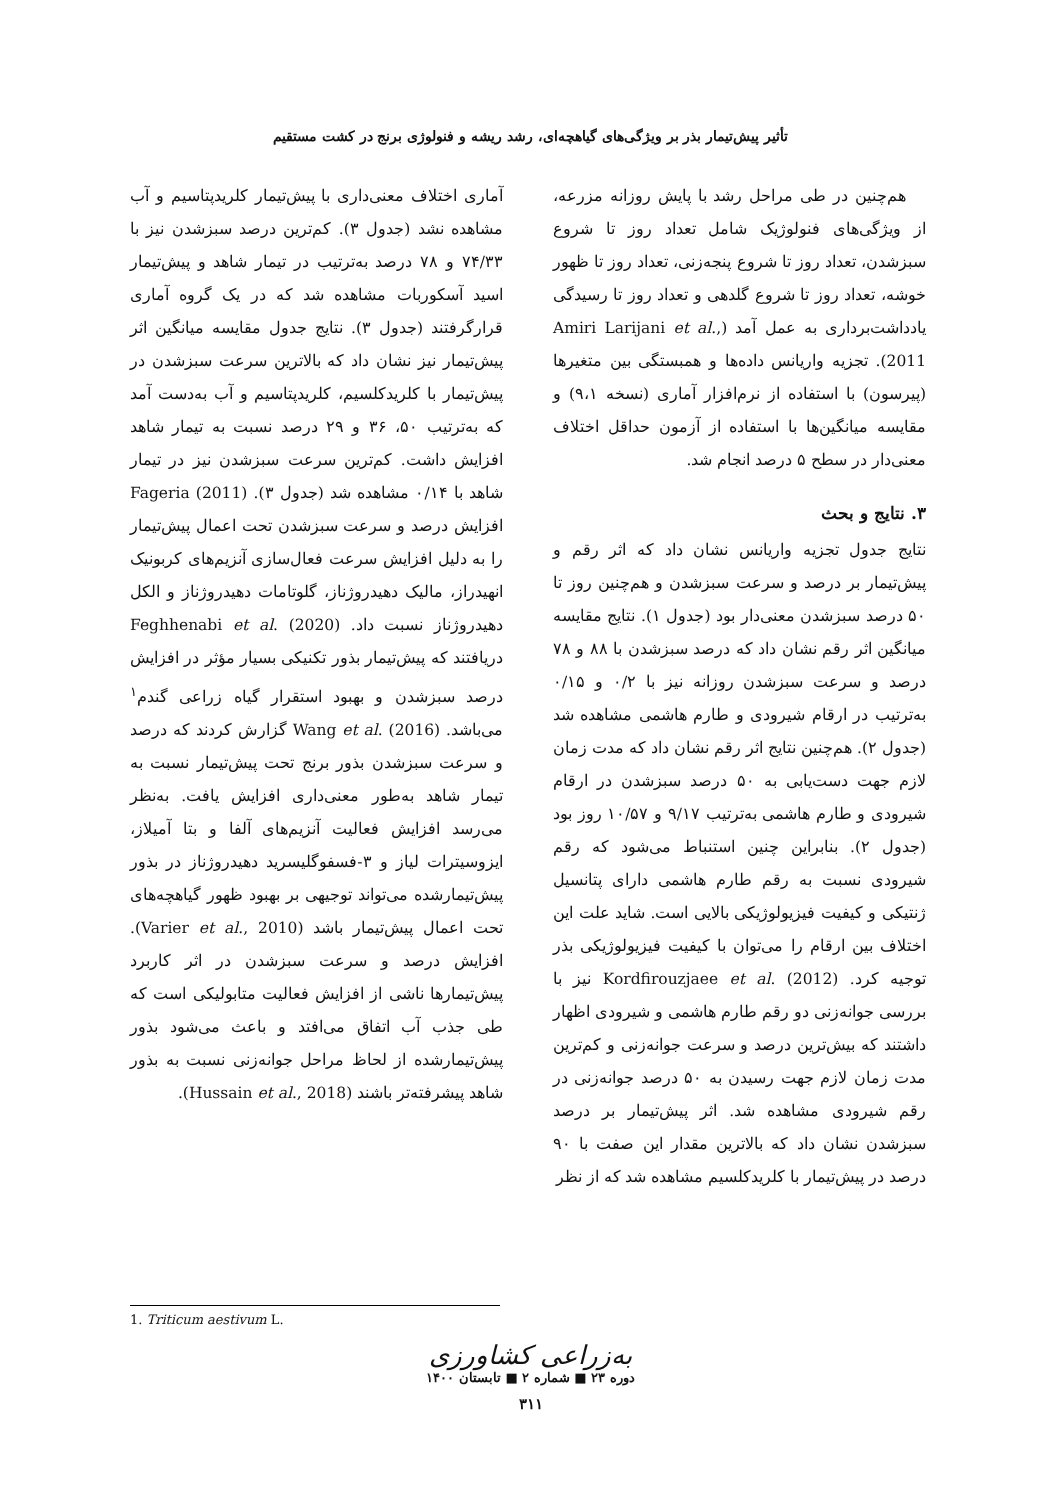تأثیر پیش‌تیمار بذر بر ویژگی‌های گیاهچه‌ای، رشد ریشه و فنولوژی برنج در کشت مستقیم
هم‌چنین در طی مراحل رشد با پایش روزانه مزرعه، از ویژگی‌های فنولوژیک شامل تعداد روز تا شروع سبزشدن، تعداد روز تا شروع پنجه‌زنی، تعداد روز تا ظهور خوشه، تعداد روز تا شروع گلدهی و تعداد روز تا رسیدگی یادداشت‌برداری به عمل آمد (Amiri Larijani et al., 2011). تجزیه واریانس داده‌ها و همبستگی بین متغیرها (پیرسون) با استفاده از نرم‌افزار آماری (نسخه ۹،۱) و مقایسه میانگین‌ها با استفاده از آزمون حداقل اختلاف معنی‌دار در سطح ۵ درصد انجام شد.
۳. نتایج و بحث
نتایج جدول تجزیه واریانس نشان داد که اثر رقم و پیش‌تیمار بر درصد و سرعت سبزشدن و هم‌چنین روز تا ۵۰ درصد سبزشدن معنی‌دار بود (جدول ۱). نتایج مقایسه میانگین اثر رقم نشان داد که درصد سبزشدن با ۸۸ و ۷۸ درصد و سرعت سبزشدن روزانه نیز با ۰/۲ و ۰/۱۵ به‌ترتیب در ارقام شیرودی و طارم هاشمی مشاهده شد (جدول ۲). هم‌چنین نتایج اثر رقم نشان داد که مدت زمان لازم جهت دست‌یابی به ۵۰ درصد سبزشدن در ارقام شیرودی و طارم هاشمی به‌ترتیب ۹/۱۷ و ۱۰/۵۷ روز بود (جدول ۲). بنابراین چنین استنباط می‌شود که رقم شیرودی نسبت به رقم طارم هاشمی دارای پتانسیل ژنتیکی و کیفیت فیزیولوژیکی بالایی است. شاید علت این اختلاف بین ارقام را می‌توان با کیفیت فیزیولوژیکی بذر توجیه کرد. Kordfirouzjaee et al. (2012) نیز با بررسی جوانه‌زنی دو رقم طارم هاشمی و شیرودی اظهار داشتند که بیش‌ترین درصد و سرعت جوانه‌زنی و کم‌ترین مدت زمان لازم جهت رسیدن به ۵۰ درصد جوانه‌زنی در رقم شیرودی مشاهده شد. اثر پیش‌تیمار بر درصد سبزشدن نشان داد که بالاترین مقدار این صفت با ۹۰ درصد در پیش‌تیمار با کلریدکلسیم مشاهده شد که از نظر
آماری اختلاف معنی‌داری با پیش‌تیمار کلریدپتاسیم و آب مشاهده نشد (جدول ۳). کم‌ترین درصد سبزشدن نیز با ۷۴/۳۳ و ۷۸ درصد به‌ترتیب در تیمار شاهد و پیش‌تیمار اسید آسکوربات مشاهده شد که در یک گروه آماری قرارگرفتند (جدول ۳). نتایج جدول مقایسه میانگین اثر پیش‌تیمار نیز نشان داد که بالاترین سرعت سبزشدن در پیش‌تیمار با کلریدکلسیم، کلریدپتاسیم و آب به‌دست آمد که به‌ترتیب ۵۰، ۳۶ و ۲۹ درصد نسبت به تیمار شاهد افزایش داشت. کم‌ترین سرعت سبزشدن نیز در تیمار شاهد با ۰/۱۴ مشاهده شد (جدول ۳). Fageria (2011) افزایش درصد و سرعت سبزشدن تحت اعمال پیش‌تیمار را به دلیل افزایش سرعت فعال‌سازی آنزیم‌های کربونیک انهیدراز، مالیک دهیدروژناز، گلوتامات دهیدروژناز و الکل دهیدروژناز نسبت داد. Feghhenabi et al. (2020) دریافتند که پیش‌تیمار بذور تکنیکی بسیار مؤثر در افزایش درصد سبزشدن و بهبود استقرار گیاه زراعی گندم<sup>۱</sup> می‌باشد. Wang et al. (2016) گزارش کردند که درصد و سرعت سبزشدن بذور برنج تحت پیش‌تیمار نسبت به تیمار شاهد به‌طور معنی‌داری افزایش یافت. به‌نظر می‌رسد افزایش فعالیت آنزیم‌های آلفا و بتا آمیلاز، ایزوسیترات لیاز و ۳-فسفوگلیسرید دهیدروژناز در بذور پیش‌تیمارشده می‌تواند توجیهی بر بهبود ظهور گیاهچه‌های تحت اعمال پیش‌تیمار باشد (Varier et al., 2010). افزایش درصد و سرعت سبزشدن در اثر کاربرد پیش‌تیمارها ناشی از افزایش فعالیت متابولیکی است که طی جذب آب اتفاق می‌افتد و باعث می‌شود بذور پیش‌تیمارشده از لحاظ مراحل جوانه‌زنی نسبت به بذور شاهد پیشرفته‌تر باشند (Hussain et al., 2018).
1. Triticum aestivum L.
به‌زراعی کشاورزی
دوره ۲۳ ■ شماره ۲ ■ تابستان ۱۴۰۰
۳۱۱